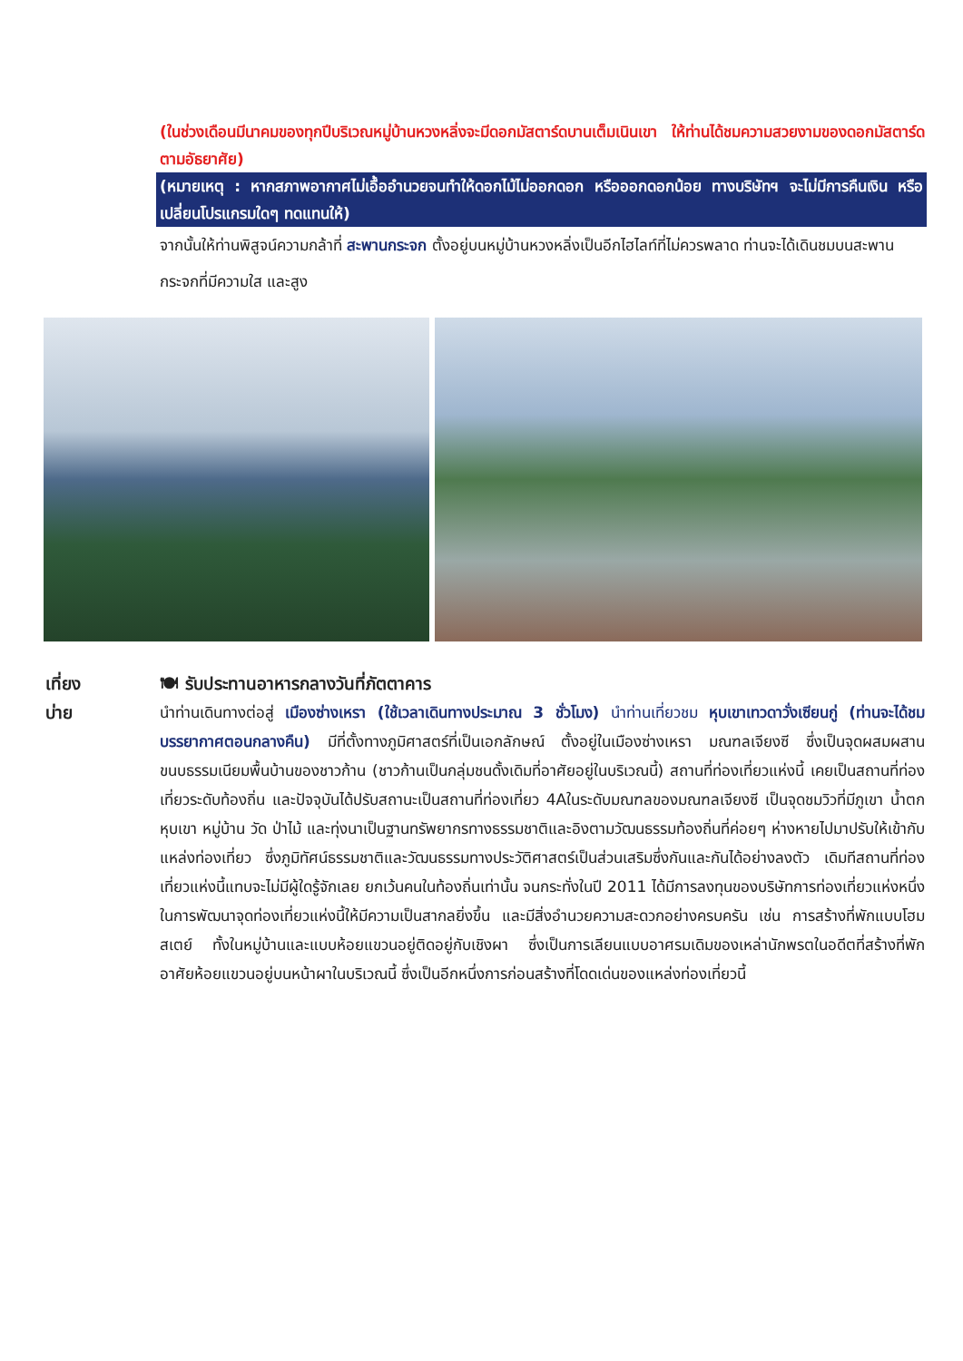(ในช่วงเดือนมีนาคมของทุกปีบริเวณหมู่บ้านหวงหลิ่งจะมีดอกมัสตาร์ดบานเต็มเนินเขา ให้ท่านได้ชมความสวยงามของดอกมัสตาร์ดตามอัธยาศัย)
(หมายเหตุ : หากสภาพอากาศไม่เอื้ออำนวยจนทำให้ดอกไม้ไม่ออกดอก หรือออกดอกน้อย ทางบริษัทฯ จะไม่มีการคืนเงิน หรือเปลี่ยนโปรแกรมใดๆ ทดแทนให้)
จากนั้นให้ท่านพิสูจน์ความกล้าที่ สะพานกระจก ตั้งอยู่บนหมู่บ้านหวงหลิ่งเป็นอีกไฮไลท์ที่ไม่ควรพลาด ท่านจะได้เดินชมบนสะพานกระจกที่มีความใส และสูง
เที่ยง
บ่าย
🍽 รับประทานอาหารกลางวันที่ภัตตาคาร
นำท่านเดินทางต่อสู่ เมืองซ่างเหรา (ใช้เวลาเดินทางประมาณ 3 ชั่วโมง) นำท่านเที่ยวชม หุบเขาเทวดาวั่งเซียนกู่ (ท่านจะได้ชมบรรยากาศตอนกลางคืน) มีที่ตั้งทางภูมิศาสตร์ที่เป็นเอกลักษณ์ ตั้งอยู่ในเมืองซ่างเหรา มณฑลเจียงซี ซึ่งเป็นจุดผสมผสานขนบธรรมเนียมพื้นบ้านของชาวก้าน (ชาวก้านเป็นกลุ่มชนดั้งเดิมที่อาศัยอยู่ในบริเวณนี้) สถานที่ท่องเที่ยวแห่งนี้ เคยเป็นสถานที่ท่องเที่ยวระดับท้องถิ่น และปัจจุบันได้ปรับสถานะเป็นสถานที่ท่องเที่ยว 4Aในระดับมณฑลของมณฑลเจียงซี เป็นจุดชมวิวที่มีภูเขา น้ำตก หุบเขา หมู่บ้าน วัด ป่าไม้ และทุ่งนาเป็นฐานทรัพยากรทางธรรมชาติและอิงตามวัฒนธรรมท้องถิ่นที่ค่อยๆ ห่างหายไปมาปรับให้เข้ากับแหล่งท่องเที่ยว ซึ่งภูมิทัศน์ธรรมชาติและวัฒนธรรมทางประวัติศาสตร์เป็นส่วนเสริมซึ่งกันและกันได้อย่างลงตัว เดิมทีสถานที่ท่องเที่ยวแห่งนี้แทบจะไม่มีผู้ใดรู้จักเลย ยกเว้นคนในท้องถิ่นเท่านั้น จนกระทั่งในปี 2011 ได้มีการลงทุนของบริษัทการท่องเที่ยวแห่งหนึ่งในการพัฒนาจุดท่องเที่ยวแห่งนี้ให้มีความเป็นสากลยิ่งขึ้น และมีสิ่งอำนวยความสะดวกอย่างครบครัน เช่น การสร้างที่พักแบบโฮมสเตย์ ทั้งในหมู่บ้านและแบบห้อยแขวนอยู่ติดอยู่กับเชิงผา ซึ่งเป็นการเลียนแบบอาศรมเดิมของเหล่านักพรตในอดีตที่สร้างที่พักอาศัยห้อยแขวนอยู่บนหน้าผาในบริเวณนี้ ซึ่งเป็นอีกหนึ่งการก่อนสร้างที่โดดเด่นของแหล่งท่องเที่ยวนี้